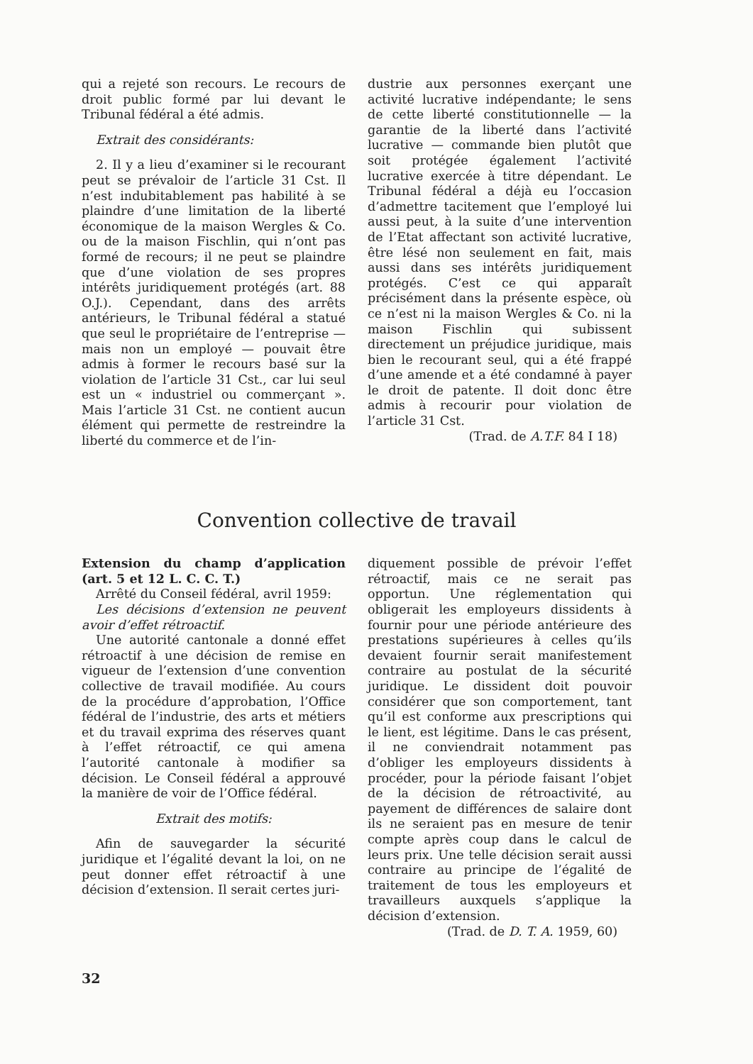qui a rejeté son recours. Le recours de droit public formé par lui devant le Tribunal fédéral a été admis.
Extrait des considérants:
2. Il y a lieu d’examiner si le recourant peut se prévaloir de l’article 31 Cst. Il n’est indubitablement pas habilité à se plaindre d’une limitation de la liberté économique de la maison Wergles & Co. ou de la maison Fischlin, qui n’ont pas formé de recours; il ne peut se plaindre que d’une violation de ses propres intérêts juridiquement protégés (art. 88 O.J.). Cependant, dans des arrêts antérieurs, le Tribunal fédéral a statué que seul le propriétaire de l’entreprise — mais non un employé — pouvait être admis à former le recours basé sur la violation de l’article 31 Cst., car lui seul est un « industriel ou commerçant ». Mais l’article 31 Cst. ne contient aucun élément qui permette de restreindre la liberté du commerce et de l’in-
dustrie aux personnes exerçant une activité lucrative indépendante; le sens de cette liberté constitutionnelle — la garantie de la liberté dans l’activité lucrative — commande bien plutôt que soit protégée également l’activité lucrative exercée à titre dépendant. Le Tribunal fédéral a déjà eu l’occasion d’admettre tacitement que l’employé lui aussi peut, à la suite d’une intervention de l’Etat affectant son activité lucrative, être lésé non seulement en fait, mais aussi dans ses intérêts juridiquement protégés. C’est ce qui apparaît précisément dans la présente espèce, où ce n’est ni la maison Wergles & Co. ni la maison Fischlin qui subissent directement un préjudice juridique, mais bien le recourant seul, qui a été frappé d’une amende et a été condamné à payer le droit de patente. Il doit donc être admis à recourir pour violation de l’article 31 Cst.
(Trad. de A.T.F. 84 I 18)
Convention collective de travail
Extension du champ d’application (art. 5 et 12 L. C. C. T.)
Arrêté du Conseil fédéral, avril 1959:
Les décisions d’extension ne peuvent avoir d’effet rétroactif.
Une autorité cantonale a donné effet rétroactif à une décision de remise en vigueur de l’extension d’une convention collective de travail modifiée. Au cours de la procédure d’approbation, l’Office fédéral de l’industrie, des arts et métiers et du travail exprima des réserves quant à l’effet rétroactif, ce qui amena l’autorité cantonale à modifier sa décision. Le Conseil fédéral a approuvé la manière de voir de l’Office fédéral.
Extrait des motifs:
Afin de sauvegarder la sécurité juridique et l’égalité devant la loi, on ne peut donner effet rétroactif à une décision d’extension. Il serait certes juri-
diquement possible de prévoir l’effet rétroactif, mais ce ne serait pas opportun. Une réglementation qui obligerait les employeurs dissidents à fournir pour une période antérieure des prestations supérieures à celles qu’ils devaient fournir serait manifestement contraire au postulat de la sécurité juridique. Le dissident doit pouvoir considérer que son comportement, tant qu’il est conforme aux prescriptions qui le lient, est légitime. Dans le cas présent, il ne conviendrait notamment pas d’obliger les employeurs dissidents à procéder, pour la période faisant l’objet de la décision de rétroactivité, au payement de différences de salaire dont ils ne seraient pas en mesure de tenir compte après coup dans le calcul de leurs prix. Une telle décision serait aussi contraire au principe de l’égalité de traitement de tous les employeurs et travailleurs auxquels s’applique la décision d’extension.
(Trad. de D. T. A. 1959, 60)
32